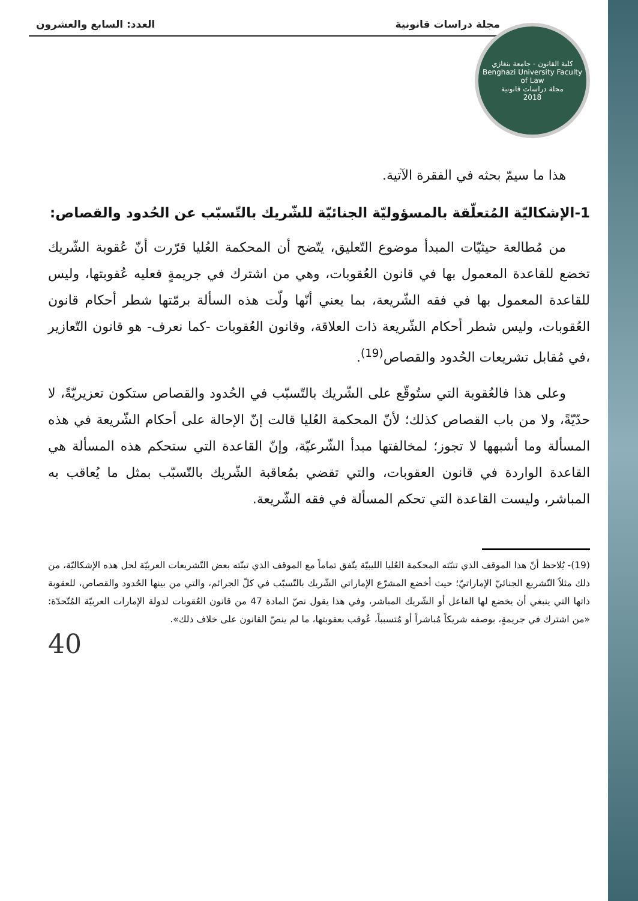مجلة دراسات قانونية العدد: السابع والعشرون
كلية القانون - جامعة بنغازي
Benghazi University Faculty of Law
مجلة دراسات قانونية
2018
هذا ما سيمّ بحثه في الفقرة الآتية.
1-الإشكاليّة المُتعلّقة بالمسؤوليّة الجنائيّة للشّريك بالتّسبّب عن الحُدود والقصاص:
من مُطالعة حيثيّات المبدأ موضوع التّعليق، يتّضح أن المحكمة العُليا قرّرت أنّ عُقوبة الشّريك تخضع للقاعدة المعمول بها في قانون العُقوبات، وهي من اشترك في جريمةٍ فعليه عُقوبتها، وليس للقاعدة المعمول بها في فقه الشّريعة، بما يعني أنّها ولّت هذه السألة برمّتها شطر أحكام قانون العُقوبات، وليس شطر أحكام الشّريعة ذات العلاقة، وقانون العُقوبات -كما نعرف- هو قانون التّعازير ،في مُقابل تشريعات الحُدود والقصاص<sup>(19)</sup>.
وعلى هذا فالعُقوبة التي ستُوقّع على الشّريك بالتّسبّب في الحُدود والقصاص ستكون تعزيريّةً، لا حدّيّةً، ولا من باب القصاص كذلك؛ لأنّ المحكمة العُليا قالت إنّ الإحالة على أحكام الشّريعة في هذه المسألة وما أشبهها لا تجوز؛ لمخالفتها مبدأ الشّرعيّة، وإنّ القاعدة التي ستحكم هذه المسألة هي القاعدة الواردة في قانون العقوبات، والتي تقضي بمُعاقبة الشّريك بالتّسبّب بمثل ما يُعاقب به المباشر، وليست القاعدة التي تحكم المسألة في فقه الشّريعة.
(19)- يُلاحظ أنّ هذا الموقف الذي تنبّته المحكمة العُليا الليبيّة يتّفق تماماً مع الموقف الذي تبنّته بعض التّشريعات العربيّة لحل هذه الإشكاليّة، من ذلك مثلاً التّشريع الجنائيّ الإماراتيّ؛ حيث أخضع المشرّع الإماراتي الشّريك بالتّسبّب في كلّ الجرائم، والتي من بينها الحُدود والقصاص، للعقوبة ذاتها التي ينبغي أن يخضع لها الفاعل أو الشّريك المباشر، وفي هذا يقول نصّ المادة 47 من قانون العُقوبات لدولة الإمارات العربيّة المُتّحدّة: «من اشترك في جريمةٍ، بوصفه شريكاً مُباشراً أو مُتسبباً، عُوقب بعقوبتها، ما لم ينصّ القانون على خلاف ذلك».
40